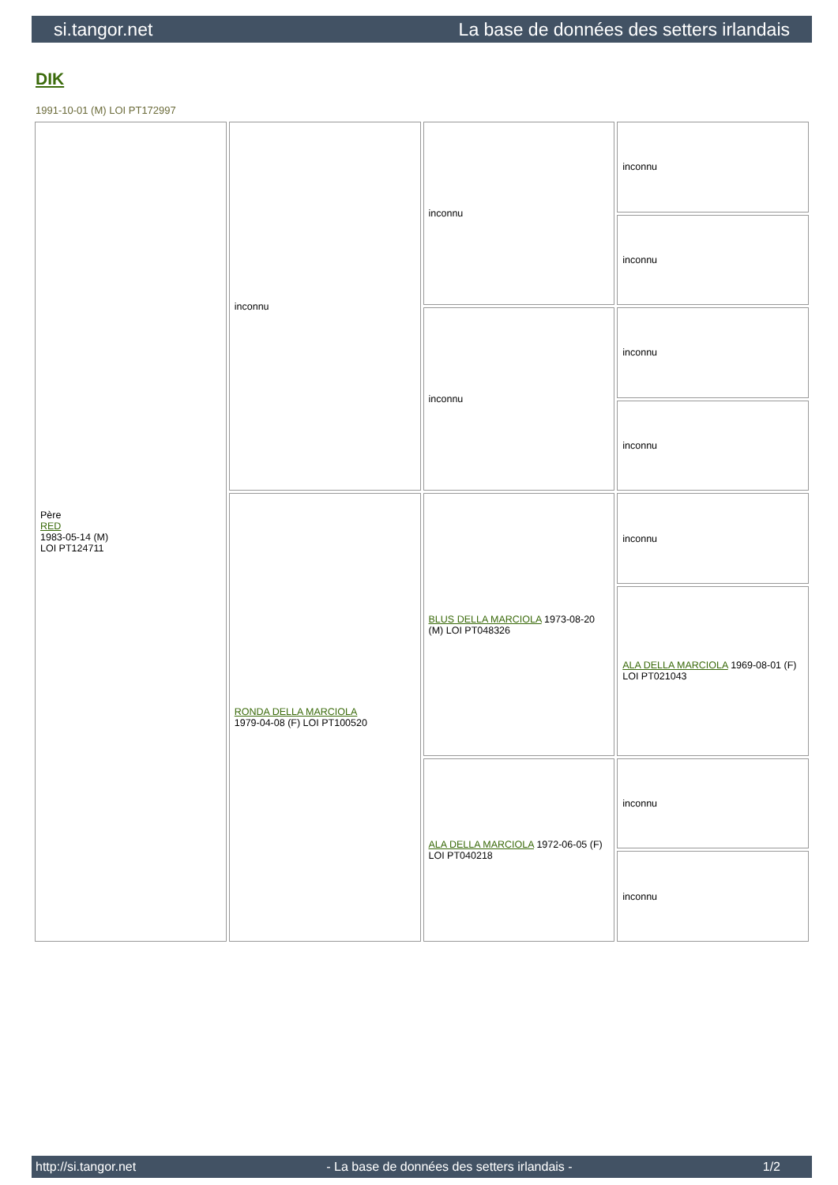si.tangor.net La base de données des setters irlandais
DIK
1991-10-01 (M) LOI PT172997
| Père RED 1983-05-14 (M) LOI PT124711 | inconnu | inconnu | inconnu |
| | | | inconnu |
| | | inconnu | inconnu |
| | | | inconnu |
| | RONDA DELLA MARCIOLA 1979-04-08 (F) LOI PT100520 | BLUS DELLA MARCIOLA 1973-08-20 (M) LOI PT048326 | inconnu |
| | | | ALA DELLA MARCIOLA 1969-08-01 (F) LOI PT021043 |
| | | ALA DELLA MARCIOLA 1972-06-05 (F) LOI PT040218 | inconnu |
| | | | inconnu |
http://si.tangor.net - La base de données des setters irlandais - 1/2